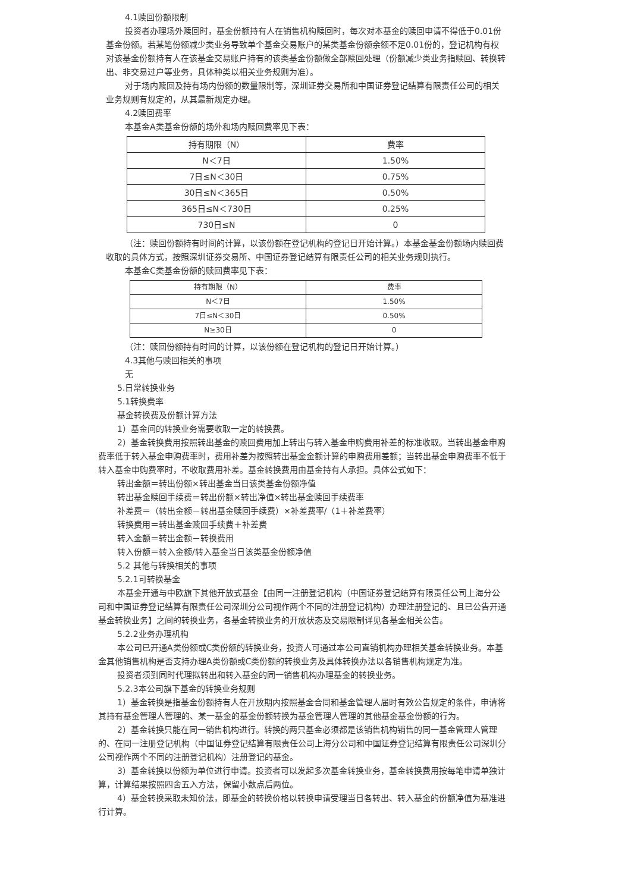4.1赎回份额限制
投资者办理场外赎回时，基金份额持有人在销售机构赎回时，每次对本基金的赎回申请不得低于0.01份基金份额。若某笔份额减少类业务导致单个基金交易账户的某类基金份额余额不足0.01份的，登记机构有权对该基金份额持有人在该基金交易账户持有的该类基金份额做全部赎回处理（份额减少类业务指赎回、转换转出、非交易过户等业务，具体种类以相关业务规则为准）。
对于场内赎回及持有场内份额的数量限制等，深圳证券交易所和中国证券登记结算有限责任公司的相关业务规则有规定的，从其最新规定办理。
4.2赎回费率
本基金A类基金份额的场外和场内赎回费率见下表：
| 持有期限（N） | 费率 |
| N＜7日 | 1.50% |
| 7日≤N＜30日 | 0.75% |
| 30日≤N＜365日 | 0.50% |
| 365日≤N＜730日 | 0.25% |
| 730日≤N | 0 |
（注：赎回份额持有时间的计算，以该份额在登记机构的登记日开始计算。）本基金基金份额场内赎回费收取的具体方式，按照深圳证券交易所、中国证券登记结算有限责任公司的相关业务规则执行。
本基金C类基金份额的赎回费率见下表：
| 持有期限（N） | 费率 |
| N＜7日 | 1.50% |
| 7日≤N＜30日 | 0.50% |
| N≥30日 | 0 |
（注：赎回份额持有时间的计算，以该份额在登记机构的登记日开始计算。）
4.3其他与赎回相关的事项
无
5.日常转换业务
5.1转换费率
基金转换费及份额计算方法
1）基金间的转换业务需要收取一定的转换费。
2）基金转换费用按照转出基金的赎回费用加上转出与转入基金申购费用补差的标准收取。当转出基金申购费率低于转入基金申购费率时，费用补差为按照转出基金金额计算的申购费用差额；当转出基金申购费率不低于转入基金申购费率时，不收取费用补差。基金转换费用由基金持有人承担。具体公式如下：
转出金额＝转出份额×转出基金当日该类基金份额净值
转出基金赎回手续费＝转出份额×转出净值×转出基金赎回手续费率
补差费＝（转出金额－转出基金赎回手续费）×补差费率/（1＋补差费率）
转换费用＝转出基金赎回手续费＋补差费
转入金额＝转出金额－转换费用
转入份额＝转入金额/转入基金当日该类基金份额净值
5.2 其他与转换相关的事项
5.2.1可转换基金
本基金开通与中欧旗下其他开放式基金【由同一注册登记机构（中国证券登记结算有限责任公司上海分公司和中国证券登记结算有限责任公司深圳分公司视作两个不同的注册登记机构）办理注册登记的、且已公告开通基金转换业务】之间的转换业务，各基金转换业务的开放状态及交易限制详见各基金相关公告。
5.2.2业务办理机构
本公司已开通A类份额或C类份额的转换业务，投资人可通过本公司直销机构办理相关基金转换业务。本基金其他销售机构是否支持办理A类份额或C类份额的转换业务及具体转换办法以各销售机构规定为准。
投资者须到同时代理拟转出和转入基金的同一销售机构办理基金的转换业务。
5.2.3本公司旗下基金的转换业务规则
1）基金转换是指基金份额持有人在开放期内按照基金合同和基金管理人届时有效公告规定的条件，申请将其持有基金管理人管理的、某一基金的基金份额转换为基金管理人管理的其他基金基金份额的行为。
2）基金转换只能在同一销售机构进行。转换的两只基金必须都是该销售机构销售的同一基金管理人管理的、在同一注册登记机构（中国证券登记结算有限责任公司上海分公司和中国证券登记结算有限责任公司深圳分公司视作两个不同的注册登记机构）注册登记的基金。
3）基金转换以份额为单位进行申请。投资者可以发起多次基金转换业务，基金转换费用按每笔申请单独计算，计算结果按照四舍五入方法，保留小数点后两位。
4）基金转换采取未知价法，即基金的转换价格以转换申请受理当日各转出、转入基金的份额净值为基准进行计算。